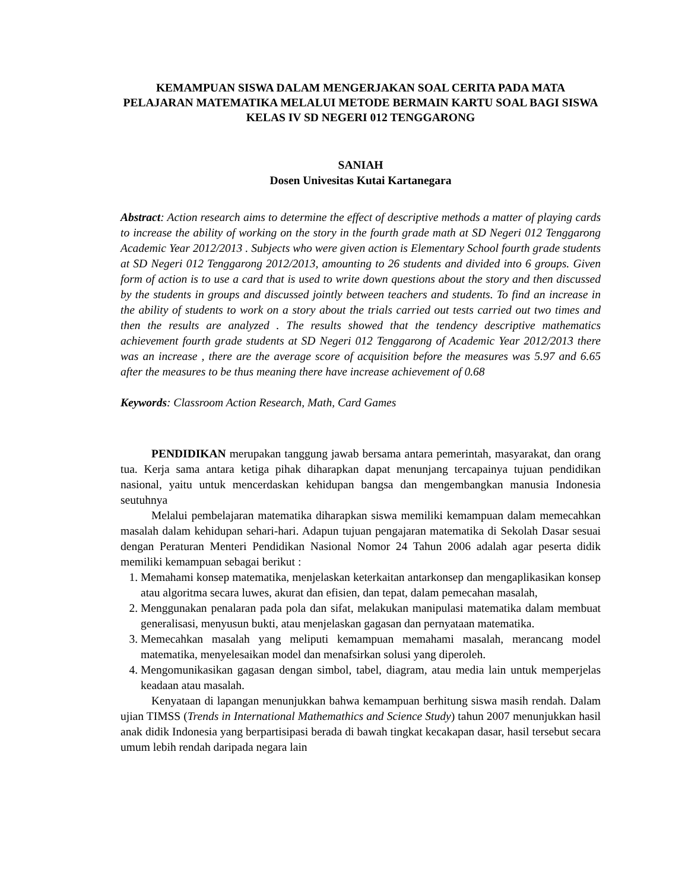KEMAMPUAN SISWA DALAM MENGERJAKAN SOAL CERITA PADA MATA PELAJARAN MATEMATIKA MELALUI METODE BERMAIN KARTU SOAL BAGI SISWA KELAS IV SD NEGERI 012 TENGGARONG
SANIAH
Dosen Univesitas Kutai Kartanegara
Abstract: Action research aims to determine the effect of descriptive methods a matter of playing cards to increase the ability of working on the story in the fourth grade math at SD Negeri 012 Tenggarong Academic Year 2012/2013 . Subjects who were given action is Elementary School fourth grade students at SD Negeri 012 Tenggarong 2012/2013, amounting to 26 students and divided into 6 groups. Given form of action is to use a card that is used to write down questions about the story and then discussed by the students in groups and discussed jointly between teachers and students. To find an increase in the ability of students to work on a story about the trials carried out tests carried out two times and then the results are analyzed . The results showed that the tendency descriptive mathematics achievement fourth grade students at SD Negeri 012 Tenggarong of Academic Year 2012/2013 there was an increase , there are the average score of acquisition before the measures was 5.97 and 6.65 after the measures to be thus meaning there have increase achievement of 0.68
Keywords: Classroom Action Research, Math, Card Games
PENDIDIKAN merupakan tanggung jawab bersama antara pemerintah, masyarakat, dan orang tua. Kerja sama antara ketiga pihak diharapkan dapat menunjang tercapainya tujuan pendidikan nasional, yaitu untuk mencerdaskan kehidupan bangsa dan mengembangkan manusia Indonesia seutuhnya
Melalui pembelajaran matematika diharapkan siswa memiliki kemampuan dalam memecahkan masalah dalam kehidupan sehari-hari. Adapun tujuan pengajaran matematika di Sekolah Dasar sesuai dengan Peraturan Menteri Pendidikan Nasional Nomor 24 Tahun 2006 adalah agar peserta didik memiliki kemampuan sebagai berikut :
1. Memahami konsep matematika, menjelaskan keterkaitan antarkonsep dan mengaplikasikan konsep atau algoritma secara luwes, akurat dan efisien, dan tepat, dalam pemecahan masalah,
2. Menggunakan penalaran pada pola dan sifat, melakukan manipulasi matematika dalam membuat generalisasi, menyusun bukti, atau menjelaskan gagasan dan pernyataan matematika.
3. Memecahkan masalah yang meliputi kemampuan memahami masalah, merancang model matematika, menyelesaikan model dan menafsirkan solusi yang diperoleh.
4. Mengomunikasikan gagasan dengan simbol, tabel, diagram, atau media lain untuk memperjelas keadaan atau masalah.
Kenyataan di lapangan menunjukkan bahwa kemampuan berhitung siswa masih rendah. Dalam ujian TIMSS (Trends in International Mathemathics and Science Study) tahun 2007 menunjukkan hasil anak didik Indonesia yang berpartisipasi berada di bawah tingkat kecakapan dasar, hasil tersebut secara umum lebih rendah daripada negara lain